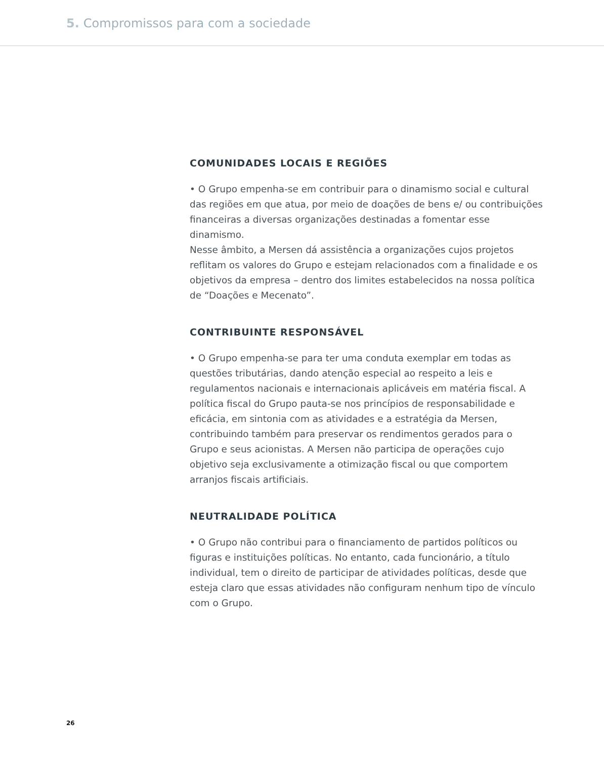5. Compromissos para com a sociedade
COMUNIDADES LOCAIS E REGIÕES
• O Grupo empenha-se em contribuir para o dinamismo social e cultural das regiões em que atua, por meio de doações de bens e/ ou contribuições financeiras a diversas organizações destinadas a fomentar esse dinamismo.
Nesse âmbito, a Mersen dá assistência a organizações cujos projetos reflitam os valores do Grupo e estejam relacionados com a finalidade e os objetivos da empresa – dentro dos limites estabelecidos na nossa política de “Doações e Mecenato”.
CONTRIBUINTE RESPONSÁVEL
• O Grupo empenha-se para ter uma conduta exemplar em todas as questões tributárias, dando atenção especial ao respeito a leis e regulamentos nacionais e internacionais aplicáveis em matéria fiscal. A política fiscal do Grupo pauta-se nos princípios de responsabilidade e eficácia, em sintonia com as atividades e a estratégia da Mersen, contribuindo também para preservar os rendimentos gerados para o Grupo e seus acionistas. A Mersen não participa de operações cujo objetivo seja exclusivamente a otimização fiscal ou que comportem arranjos fiscais artificiais.
NEUTRALIDADE POLÍTICA
• O Grupo não contribui para o financiamento de partidos políticos ou figuras e instituições políticas. No entanto, cada funcionário, a título individual, tem o direito de participar de atividades políticas, desde que esteja claro que essas atividades não configuram nenhum tipo de vínculo com o Grupo.
26